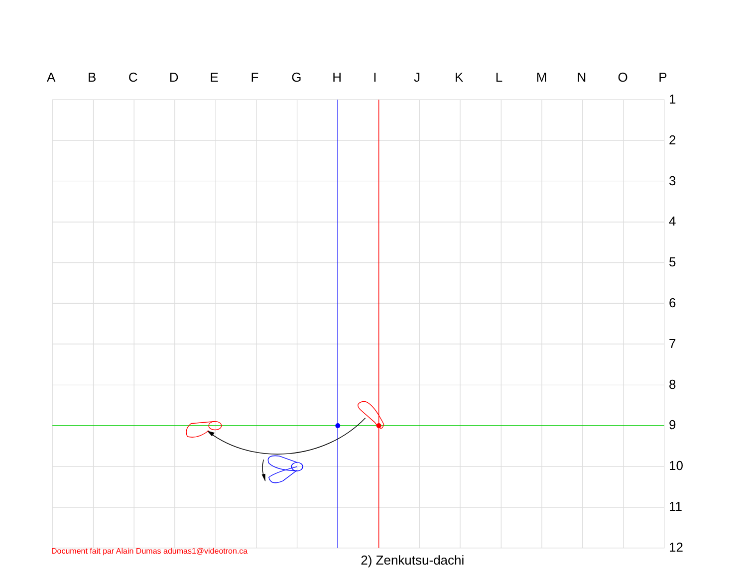ABCDEFGHIJKLMNOP
1
2
3
4
5
6
7
8
9
10
11
12
Document fait par Alain Dumas adumas1@videotron.ca
2) Zenkutsu-dachi